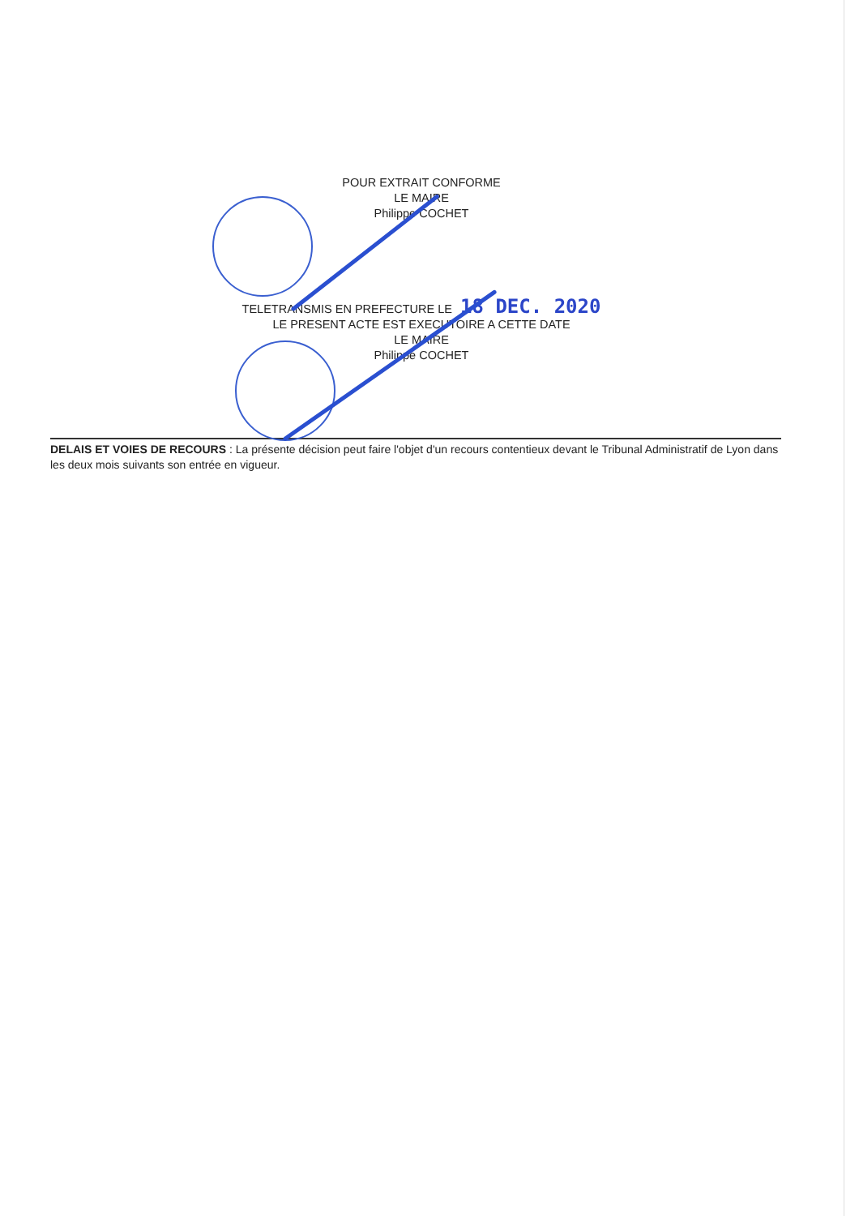POUR EXTRAIT CONFORME
LE MAIRE
Philippe COCHET
TELETRANSMIS EN PREFECTURE LE 18 DEC. 2020
LE PRESENT ACTE EST EXECUTOIRE A CETTE DATE
LE MAIRE
Philippe COCHET
DELAIS ET VOIES DE RECOURS : La présente décision peut faire l'objet d'un recours contentieux devant le Tribunal Administratif de Lyon dans les deux mois suivants son entrée en vigueur.